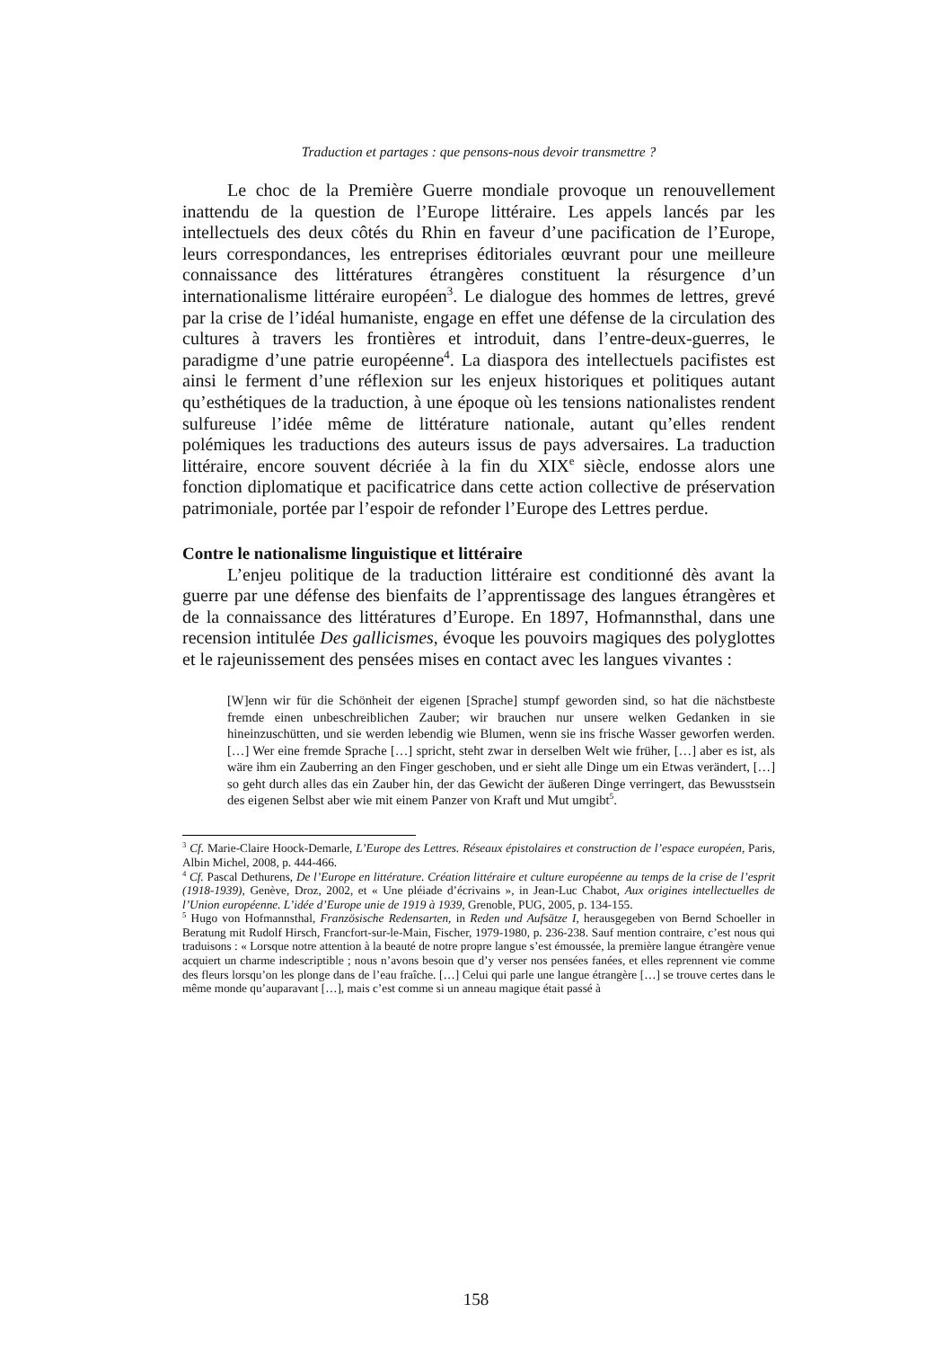Traduction et partages : que pensons-nous devoir transmettre ?
Le choc de la Première Guerre mondiale provoque un renouvellement inattendu de la question de l’Europe littéraire. Les appels lancés par les intellectuels des deux côtés du Rhin en faveur d’une pacification de l’Europe, leurs correspondances, les entreprises éditoriales œuvrant pour une meilleure connaissance des littératures étrangères constituent la résurgence d’un internationalisme littéraire européen<sup>3</sup>. Le dialogue des hommes de lettres, grevé par la crise de l’idéal humaniste, engage en effet une défense de la circulation des cultures à travers les frontières et introduit, dans l’entre-deux-guerres, le paradigme d’une patrie européenne<sup>4</sup>. La diaspora des intellectuels pacifistes est ainsi le ferment d’une réflexion sur les enjeux historiques et politiques autant qu’esthétiques de la traduction, à une époque où les tensions nationalistes rendent sulfureuse l’idée même de littérature nationale, autant qu’elles rendent polémiques les traductions des auteurs issus de pays adversaires. La traduction littéraire, encore souvent décriée à la fin du XIX<sup>e</sup> siècle, endosse alors une fonction diplomatique et pacificatrice dans cette action collective de préservation patrimoniale, portée par l’espoir de refonder l’Europe des Lettres perdue.
Contre le nationalisme linguistique et littéraire
L’enjeu politique de la traduction littéraire est conditionné dès avant la guerre par une défense des bienfaits de l’apprentissage des langues étrangères et de la connaissance des littératures d’Europe. En 1897, Hofmannsthal, dans une recension intitulée Des gallicismes, évoque les pouvoirs magiques des polyglottes et le rajeunissement des pensées mises en contact avec les langues vivantes :
[W]enn wir für die Schönheit der eigenen [Sprache] stumpf geworden sind, so hat die nächstbeste fremde einen unbeschreiblichen Zauber; wir brauchen nur unsere welken Gedanken in sie hineinzuschütten, und sie werden lebendig wie Blumen, wenn sie ins frische Wasser geworfen werden. […] Wer eine fremde Sprache […] spricht, steht zwar in derselben Welt wie früher, […] aber es ist, als wäre ihm ein Zauberring an den Finger geschoben, und er sieht alle Dinge um ein Etwas verändert, […] so geht durch alles das ein Zauber hin, der das Gewicht der äußeren Dinge verringert, das Bewusstsein des eigenen Selbst aber wie mit einem Panzer von Kraft und Mut umgibt<sup>5</sup>.
<sup>3</sup> Cf. Marie-Claire Hoock-Demarle, L’Europe des Lettres. Réseaux épistolaires et construction de l’espace européen, Paris, Albin Michel, 2008, p. 444-466.
<sup>4</sup> Cf. Pascal Dethurens, De l’Europe en littérature. Création littéraire et culture européenne au temps de la crise de l’esprit (1918-1939), Genève, Droz, 2002, et « Une pléiade d’écrivains », in Jean-Luc Chabot, Aux origines intellectuelles de l’Union européenne. L’idée d’Europe unie de 1919 à 1939, Grenoble, PUG, 2005, p. 134-155.
<sup>5</sup> Hugo von Hofmannsthal, Französische Redensarten, in Reden und Aufsätze I, herausgegeben von Bernd Schoeller in Beratung mit Rudolf Hirsch, Francfort-sur-le-Main, Fischer, 1979-1980, p. 236-238. Sauf mention contraire, c’est nous qui traduisons : « Lorsque notre attention à la beauté de notre propre langue s’est émoussée, la première langue étrangère venue acquiert un charme indescriptible ; nous n’avons besoin que d’y verser nos pensées fanées, et elles reprennent vie comme des fleurs lorsqu’on les plonge dans de l’eau fraîche. […] Celui qui parle une langue étrangère […] se trouve certes dans le même monde qu’auparavant […], mais c’est comme si un anneau magique était passé à
158